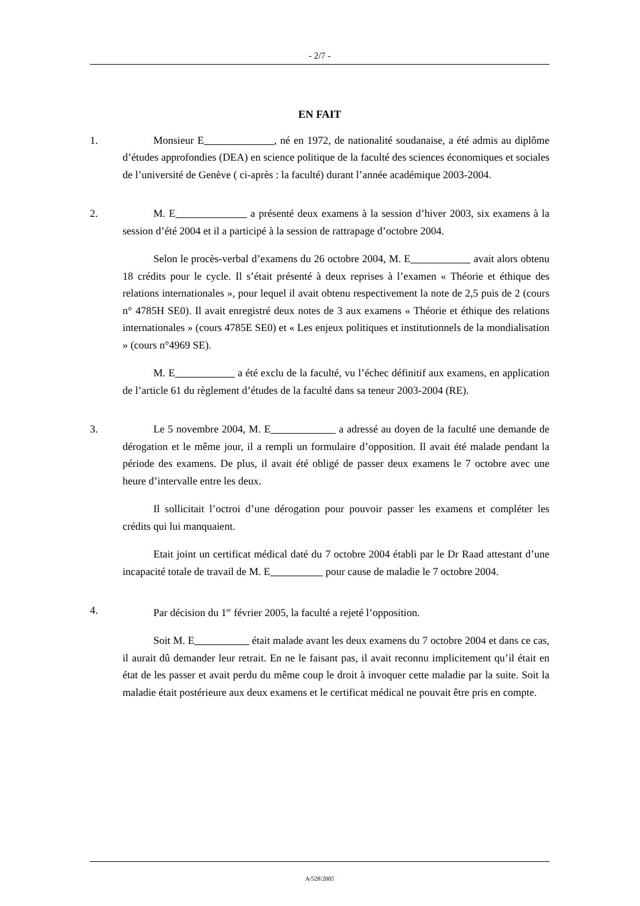- 2/7 -
EN FAIT
1. Monsieur E , né en 1972, de nationalité soudanaise, a été admis au diplôme d’études approfondies (DEA) en science politique de la faculté des sciences économiques et sociales de l’université de Genève ( ci-après : la faculté) durant l’année académique 2003-2004.
2. M. E a présenté deux examens à la session d’hiver 2003, six examens à la session d’été 2004 et il a participé à la session de rattrapage d’octobre 2004.
Selon le procès-verbal d’examens du 26 octobre 2004, M. E avait alors obtenu 18 crédits pour le cycle. Il s’était présenté à deux reprises à l’examen « Théorie et éthique des relations internationales », pour lequel il avait obtenu respectivement la note de 2,5 puis de 2 (cours n° 4785H SE0). Il avait enregistré deux notes de 3 aux examens « Théorie et éthique des relations internationales » (cours 4785E SE0) et « Les enjeux politiques et institutionnels de la mondialisation » (cours n°4969 SE).
M. E a été exclu de la faculté, vu l’échec définitif aux examens, en application de l’article 61 du règlement d’études de la faculté dans sa teneur 2003-2004 (RE).
3. Le 5 novembre 2004, M. E a adressé au doyen de la faculté une demande de dérogation et le même jour, il a rempli un formulaire d’opposition. Il avait été malade pendant la période des examens. De plus, il avait été obligé de passer deux examens le 7 octobre avec une heure d’intervalle entre les deux.
Il sollicitait l’octroi d’une dérogation pour pouvoir passer les examens et compléter les crédits qui lui manquaient.
Etait joint un certificat médical daté du 7 octobre 2004 établi par le Dr Raad attestant d’une incapacité totale de travail de M. E pour cause de maladie le 7 octobre 2004.
4. Par décision du 1<sup>er</sup> février 2005, la faculté a rejeté l’opposition.
Soit M. E était malade avant les deux examens du 7 octobre 2004 et dans ce cas, il aurait dû demander leur retrait. En ne le faisant pas, il avait reconnu implicitement qu’il était en état de les passer et avait perdu du même coup le droit à invoquer cette maladie par la suite. Soit la maladie était postérieure aux deux examens et le certificat médical ne pouvait être pris en compte.
A/528/2005